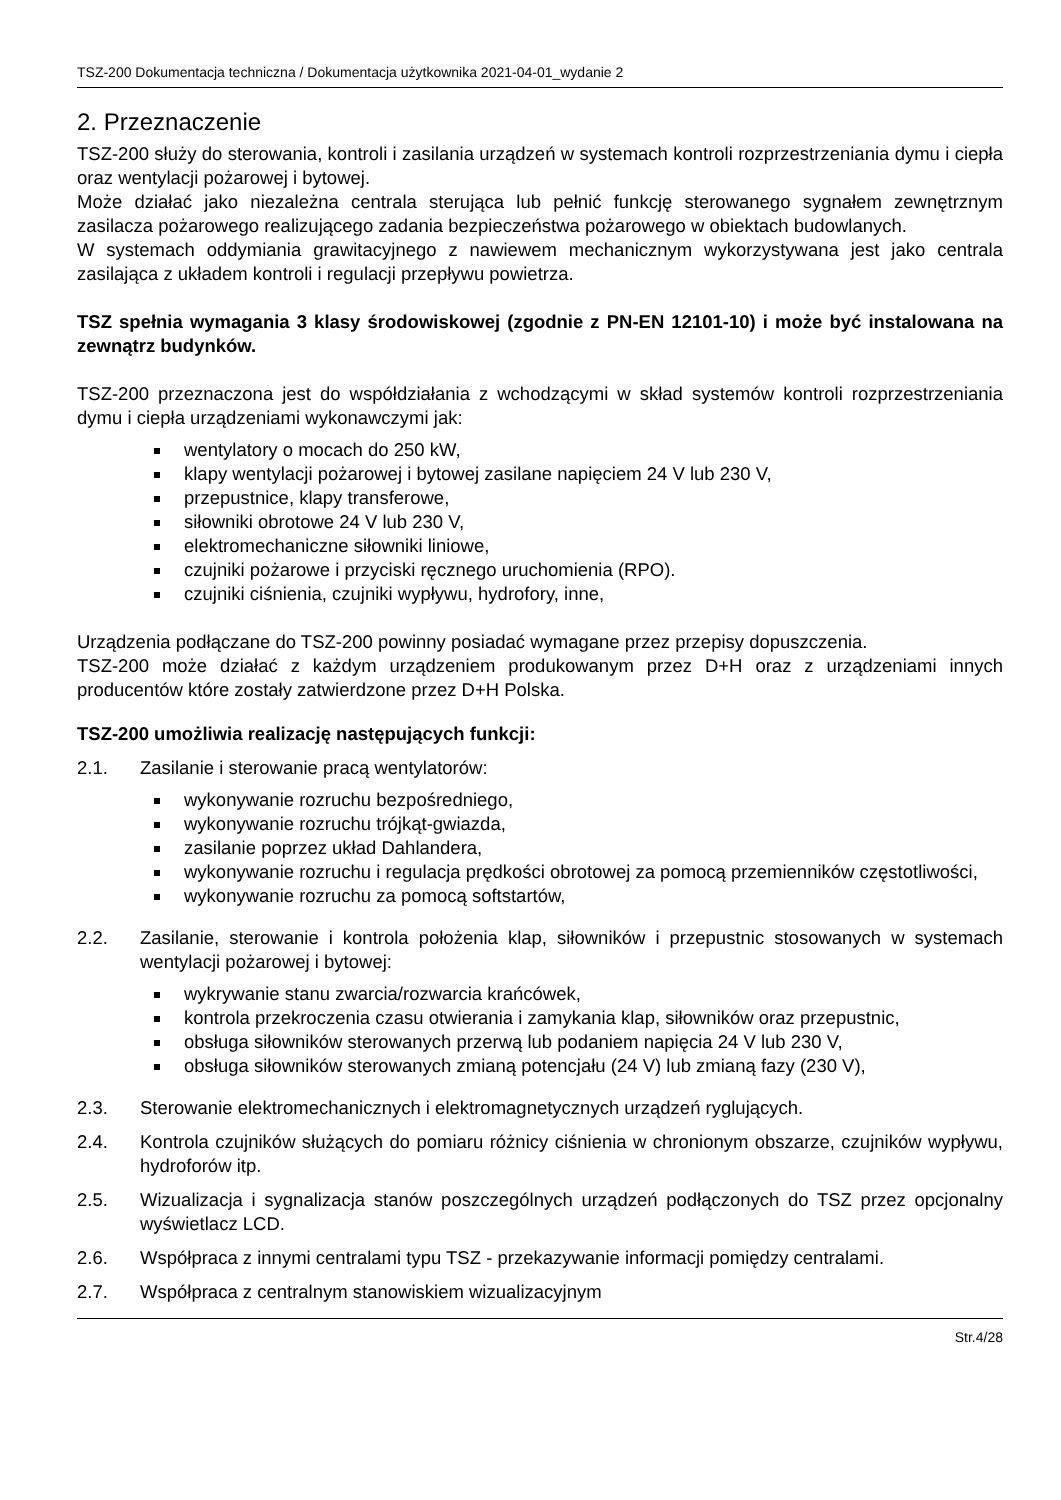TSZ-200 Dokumentacja techniczna / Dokumentacja użytkownika 2021-04-01_wydanie 2
2. Przeznaczenie
TSZ-200 służy do sterowania, kontroli i zasilania urządzeń w systemach kontroli rozprzestrzeniania dymu i ciepła oraz wentylacji pożarowej i bytowej.
Może działać jako niezależna centrala sterująca lub pełnić funkcję sterowanego sygnałem zewnętrznym zasilacza pożarowego realizującego zadania bezpieczeństwa pożarowego w obiektach budowlanych.
W systemach oddymiania grawitacyjnego z nawiewem mechanicznym wykorzystywana jest jako centrala zasilająca z układem kontroli i regulacji przepływu powietrza.
TSZ spełnia wymagania 3 klasy środowiskowej (zgodnie z PN-EN 12101-10) i może być instalowana na zewnątrz budynków.
TSZ-200 przeznaczona jest do współdziałania z wchodzącymi w skład systemów kontroli rozprzestrzeniania dymu i ciepła urządzeniami wykonawczymi jak:
wentylatory o mocach do 250 kW,
klapy wentylacji pożarowej i bytowej zasilane napięciem 24 V lub 230 V,
przepustnice, klapy transferowe,
siłowniki obrotowe 24 V lub 230 V,
elektromechaniczne siłowniki liniowe,
czujniki pożarowe i przyciski ręcznego uruchomienia (RPO).
czujniki ciśnienia, czujniki wypływu, hydrofory, inne,
Urządzenia podłączane do TSZ-200 powinny posiadać wymagane przez przepisy dopuszczenia.
TSZ-200 może działać z każdym urządzeniem produkowanym przez D+H oraz z urządzeniami innych producentów które zostały zatwierdzone przez D+H Polska.
TSZ-200 umożliwia realizację następujących funkcji:
2.1. Zasilanie i sterowanie pracą wentylatorów:
wykonywanie rozruchu bezpośredniego,
wykonywanie rozruchu trójkąt-gwiazda,
zasilanie poprzez układ Dahlandera,
wykonywanie rozruchu i regulacja prędkości obrotowej za pomocą przemienników częstotliwości,
wykonywanie rozruchu za pomocą softstartów,
2.2. Zasilanie, sterowanie i kontrola położenia klap, siłowników i przepustnic stosowanych w systemach wentylacji pożarowej i bytowej:
wykrywanie stanu zwarcia/rozwarcia krańcówek,
kontrola przekroczenia czasu otwierania i zamykania klap, siłowników oraz przepustnic,
obsługa siłowników sterowanych przerwą lub podaniem napięcia 24 V lub 230 V,
obsługa siłowników sterowanych zmianą potencjału (24 V) lub zmianą fazy (230 V),
2.3. Sterowanie elektromechanicznych i elektromagnetycznych urządzeń ryglujących.
2.4. Kontrola czujników służących do pomiaru różnicy ciśnienia w chronionym obszarze, czujników wypływu, hydroforów itp.
2.5. Wizualizacja i sygnalizacja stanów poszczególnych urządzeń podłączonych do TSZ przez opcjonalny wyświetlacz LCD.
2.6. Współpraca z innymi centralami typu TSZ - przekazywanie informacji pomiędzy centralami.
2.7. Współpraca z centralnym stanowiskiem wizualizacyjnym
Str.4/28